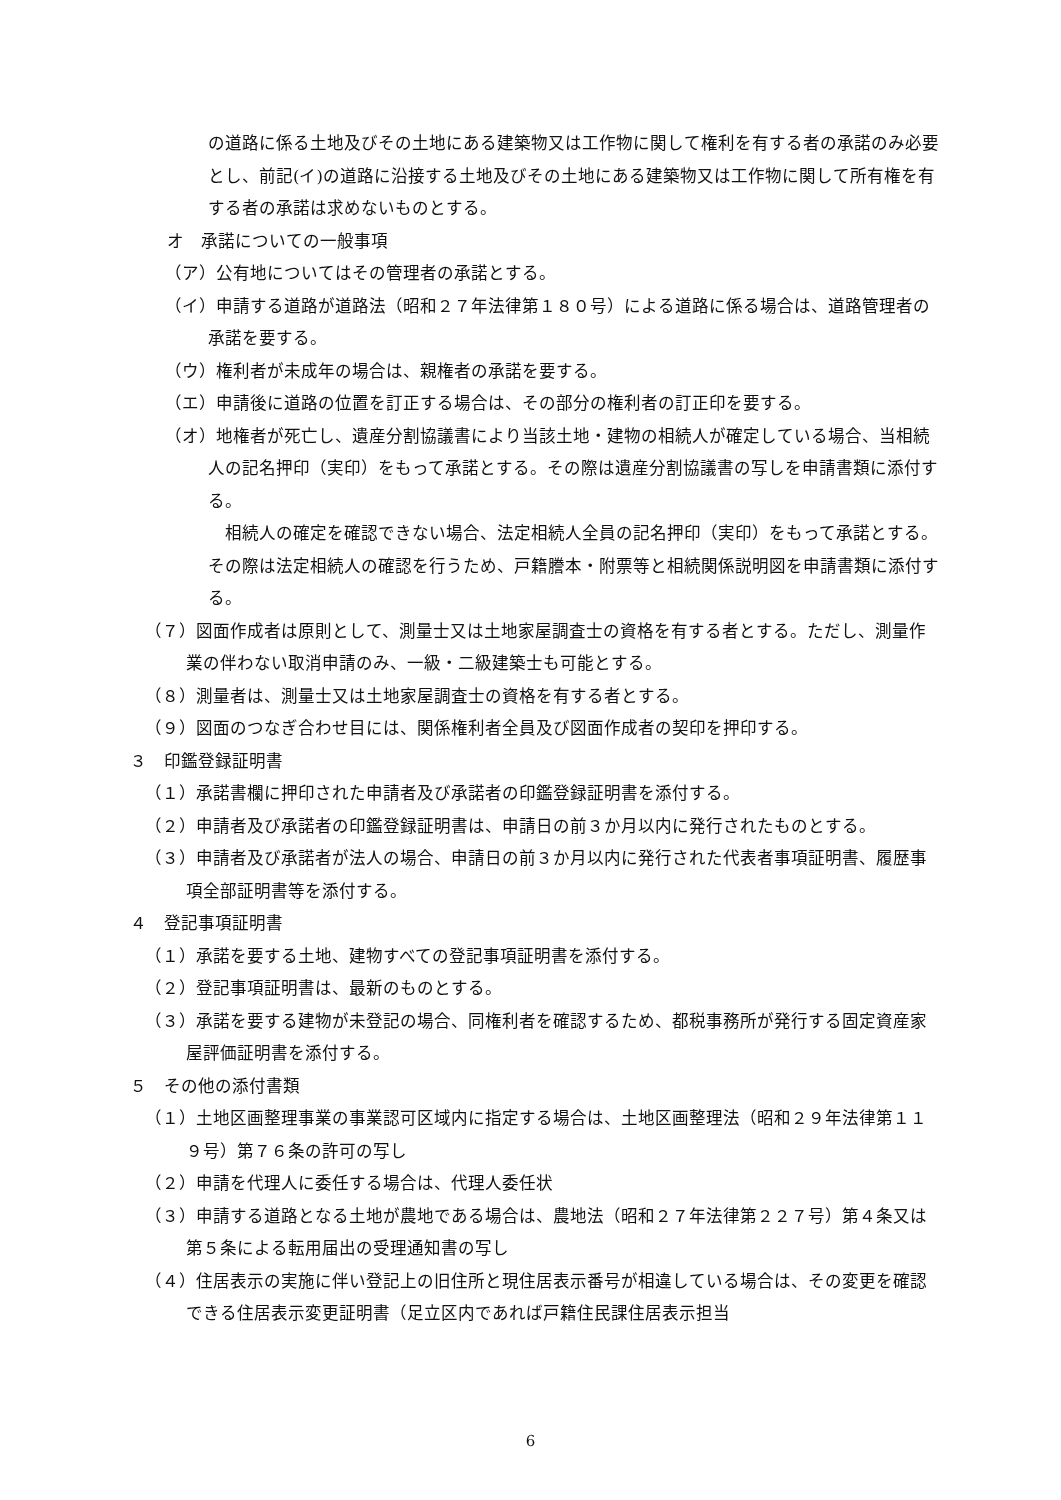の道路に係る土地及びその土地にある建築物又は工作物に関して権利を有する者の承諾のみ必要とし、前記(イ)の道路に沿接する土地及びその土地にある建築物又は工作物に関して所有権を有する者の承諾は求めないものとする。
オ　承諾についての一般事項
（ア）公有地についてはその管理者の承諾とする。
（イ）申請する道路が道路法（昭和２７年法律第１８０号）による道路に係る場合は、道路管理者の承諾を要する。
（ウ）権利者が未成年の場合は、親権者の承諾を要する。
（エ）申請後に道路の位置を訂正する場合は、その部分の権利者の訂正印を要する。
（オ）地権者が死亡し、遺産分割協議書により当該土地・建物の相続人が確定している場合、当相続人の記名押印（実印）をもって承諾とする。その際は遺産分割協議書の写しを申請書類に添付する。
相続人の確定を確認できない場合、法定相続人全員の記名押印（実印）をもって承諾とする。その際は法定相続人の確認を行うため、戸籍謄本・附票等と相続関係説明図を申請書類に添付する。
（７）図面作成者は原則として、測量士又は土地家屋調査士の資格を有する者とする。ただし、測量作業の伴わない取消申請のみ、一級・二級建築士も可能とする。
（８）測量者は、測量士又は土地家屋調査士の資格を有する者とする。
（９）図面のつなぎ合わせ目には、関係権利者全員及び図面作成者の契印を押印する。
３　印鑑登録証明書
（１）承諾書欄に押印された申請者及び承諾者の印鑑登録証明書を添付する。
（２）申請者及び承諾者の印鑑登録証明書は、申請日の前３か月以内に発行されたものとする。
（３）申請者及び承諾者が法人の場合、申請日の前３か月以内に発行された代表者事項証明書、履歴事項全部証明書等を添付する。
４　登記事項証明書
（１）承諾を要する土地、建物すべての登記事項証明書を添付する。
（２）登記事項証明書は、最新のものとする。
（３）承諾を要する建物が未登記の場合、同権利者を確認するため、都税事務所が発行する固定資産家屋評価証明書を添付する。
５　その他の添付書類
（１）土地区画整理事業の事業認可区域内に指定する場合は、土地区画整理法（昭和２９年法律第１１９号）第７６条の許可の写し
（２）申請を代理人に委任する場合は、代理人委任状
（３）申請する道路となる土地が農地である場合は、農地法（昭和２７年法律第２２７号）第４条又は第５条による転用届出の受理通知書の写し
（４）住居表示の実施に伴い登記上の旧住所と現住居表示番号が相違している場合は、その変更を確認できる住居表示変更証明書（足立区内であれば戸籍住民課住居表示担当
6